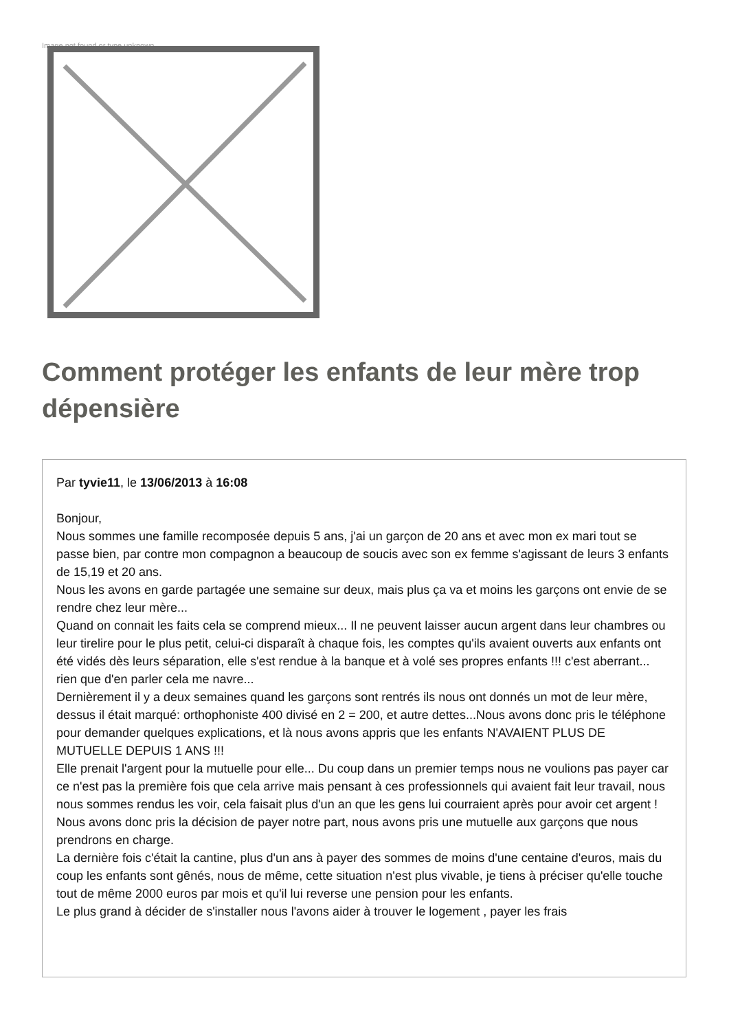Image not found or type unknown
Comment protéger les enfants de leur mère trop dépensière
Par tyvie11, le 13/06/2013 à 16:08
Bonjour,
Nous sommes une famille recomposée depuis 5 ans, j'ai un garçon de 20 ans et avec mon ex mari tout se passe bien, par contre mon compagnon a beaucoup de soucis avec son ex femme s'agissant de leurs 3 enfants de 15,19 et 20 ans.
Nous les avons en garde partagée une semaine sur deux, mais plus ça va et moins les garçons ont envie de se rendre chez leur mère...
Quand on connait les faits cela se comprend mieux... Il ne peuvent laisser aucun argent dans leur chambres ou leur tirelire pour le plus petit, celui-ci disparaît à chaque fois, les comptes qu'ils avaient ouverts aux enfants ont été vidés dès leurs séparation, elle s'est rendue à la banque et à volé ses propres enfants !!! c'est aberrant... rien que d'en parler cela me navre...
Dernièrement il y a deux semaines quand les garçons sont rentrés ils nous ont donnés un mot de leur mère, dessus il était marqué: orthophoniste 400 divisé en 2 = 200, et autre dettes...Nous avons donc pris le téléphone pour demander quelques explications, et là nous avons appris que les enfants N'AVAIENT PLUS DE MUTUELLE DEPUIS 1 ANS !!!
Elle prenait l'argent pour la mutuelle pour elle... Du coup dans un premier temps nous ne voulions pas payer car ce n'est pas la première fois que cela arrive mais pensant à ces professionnels qui avaient fait leur travail, nous nous sommes rendus les voir, cela faisait plus d'un an que les gens lui courraient après pour avoir cet argent !
Nous avons donc pris la décision de payer notre part, nous avons pris une mutuelle aux garçons que nous prendrons en charge.
La dernière fois c'était la cantine, plus d'un ans à payer des sommes de moins d'une centaine d'euros, mais du coup les enfants sont gênés, nous de même, cette situation n'est plus vivable, je tiens à préciser qu'elle touche tout de même 2000 euros par mois et qu'il lui reverse une pension pour les enfants.
Le plus grand à décider de s'installer nous l'avons aider à trouver le logement , payer les frais